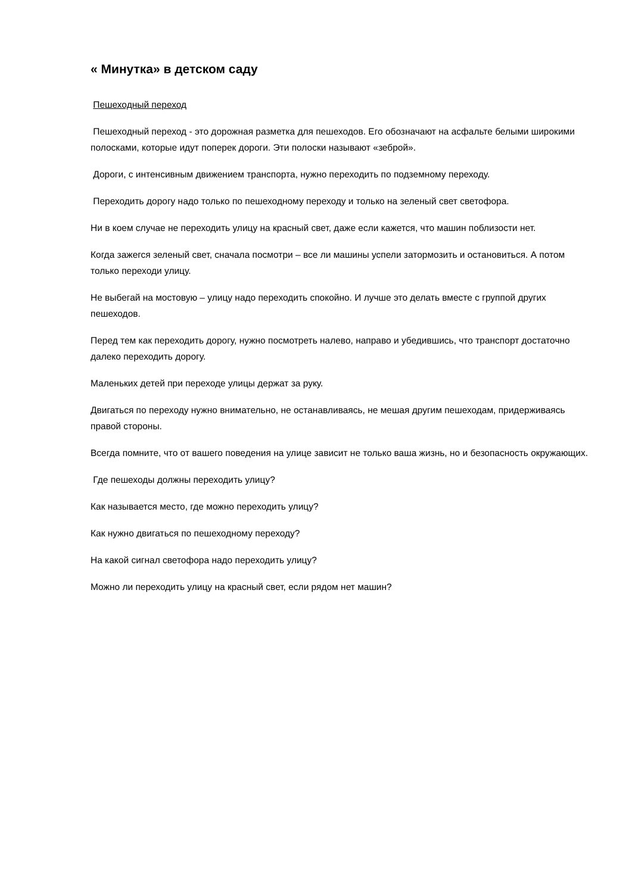« Минутка» в детском саду
Пешеходный переход
Пешеходный переход - это дорожная разметка для пешеходов. Его обозначают на асфальте белыми широкими полосками, которые идут поперек дороги. Эти полоски называют «зеброй».
Дороги, с интенсивным движением транспорта, нужно переходить по подземному переходу.
Переходить дорогу надо только по пешеходному переходу и только на зеленый свет светофора.
Ни в коем случае не переходить улицу на красный свет, даже если кажется, что машин поблизости нет.
Когда зажегся зеленый свет, сначала посмотри – все ли машины успели затормозить и остановиться. А потом только переходи улицу.
Не выбегай на мостовую – улицу надо переходить спокойно. И лучше это делать вместе с группой других пешеходов.
Перед тем как переходить дорогу, нужно посмотреть налево, направо и убедившись, что транспорт достаточно далеко переходить дорогу.
Маленьких детей при переходе улицы держат за руку.
Двигаться по переходу нужно внимательно, не останавливаясь, не мешая другим пешеходам, придерживаясь правой стороны.
Всегда помните, что от вашего поведения на улице зависит не только ваша жизнь, но и безопасность окружающих.
Где пешеходы должны переходить улицу?
Как называется место, где можно переходить улицу?
Как нужно двигаться по пешеходному переходу?
На какой сигнал светофора надо переходить улицу?
Можно ли переходить улицу на красный свет, если рядом нет машин?